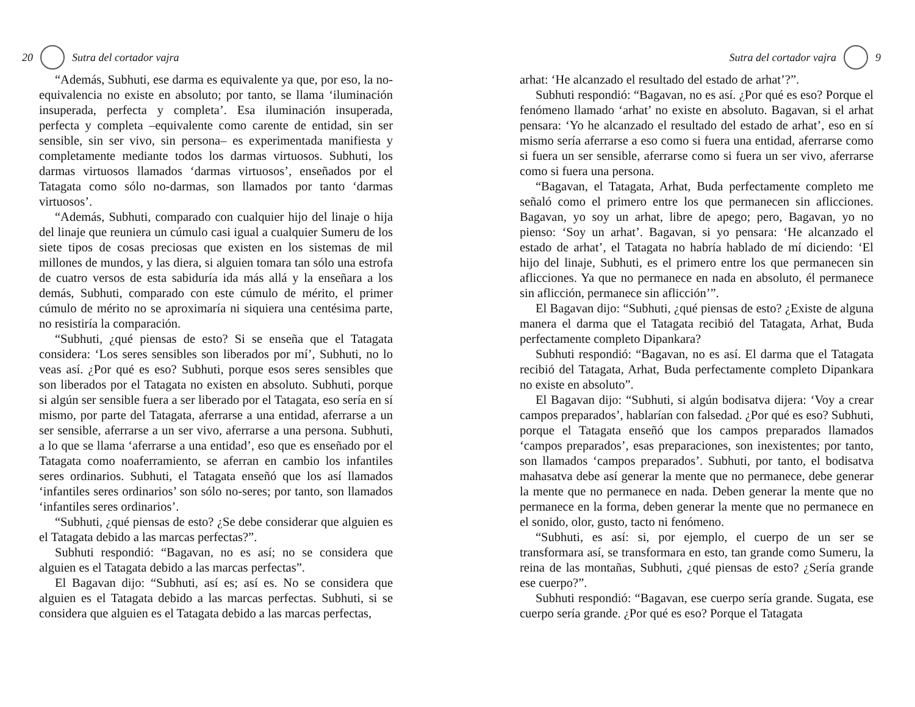20 Sutra del cortador vajra
“Además, Subhuti, ese darma es equivalente ya que, por eso, la no-equivalencia no existe en absoluto; por tanto, se llama ‘iluminación insuperada, perfecta y completa’. Esa iluminación insuperada, perfecta y completa –equivalente como carente de entidad, sin ser sensible, sin ser vivo, sin persona– es experimentada manifiesta y completamente mediante todos los darmas virtuosos. Subhuti, los darmas virtuosos llamados ‘darmas virtuosos’, enseñados por el Tatagata como sólo no-darmas, son llamados por tanto ‘darmas virtuosos’.
“Además, Subhuti, comparado con cualquier hijo del linaje o hija del linaje que reuniera un cúmulo casi igual a cualquier Sumeru de los siete tipos de cosas preciosas que existen en los sistemas de mil millones de mundos, y las diera, si alguien tomara tan sólo una estrofa de cuatro versos de esta sabiduría ida más allá y la enseñara a los demás, Subhuti, comparado con este cúmulo de mérito, el primer cúmulo de mérito no se aproximaría ni siquiera una centésima parte, no resistiría la comparación.
“Subhuti, ¿qué piensas de esto? Si se enseña que el Tatagata considera: ‘Los seres sensibles son liberados por mí’, Subhuti, no lo veas así. ¿Por qué es eso? Subhuti, porque esos seres sensibles que son liberados por el Tatagata no existen en absoluto. Subhuti, porque si algún ser sensible fuera a ser liberado por el Tatagata, eso sería en sí mismo, por parte del Tatagata, aferrarse a una entidad, aferrarse a un ser sensible, aferrarse a un ser vivo, aferrarse a una persona. Subhuti, a lo que se llama ‘aferrarse a una entidad’, eso que es enseñado por el Tatagata como noaferramiento, se aferran en cambio los infantiles seres ordinarios. Subhuti, el Tatagata enseñó que los así llamados ‘infantiles seres ordinarios’ son sólo no-seres; por tanto, son llamados ‘infantiles seres ordinarios’.
“Subhuti, ¿qué piensas de esto? ¿Se debe considerar que alguien es el Tatagata debido a las marcas perfectas?”.
Subhuti respondió: “Bagavan, no es así; no se considera que alguien es el Tatagata debido a las marcas perfectas”.
El Bagavan dijo: “Subhuti, así es; así es. No se considera que alguien es el Tatagata debido a las marcas perfectas. Subhuti, si se considera que alguien es el Tatagata debido a las marcas perfectas,
Sutra del cortador vajra 9
arhat: ‘He alcanzado el resultado del estado de arhat’?”.
Subhuti respondió: “Bagavan, no es así. ¿Por qué es eso? Porque el fenómeno llamado ‘arhat’ no existe en absoluto. Bagavan, si el arhat pensara: ‘Yo he alcanzado el resultado del estado de arhat’, eso en sí mismo sería aferrarse a eso como si fuera una entidad, aferrarse como si fuera un ser sensible, aferrarse como si fuera un ser vivo, aferrarse como si fuera una persona.
“Bagavan, el Tatagata, Arhat, Buda perfectamente completo me señaló como el primero entre los que permanecen sin aflicciones. Bagavan, yo soy un arhat, libre de apego; pero, Bagavan, yo no pienso: ‘Soy un arhat’. Bagavan, si yo pensara: ‘He alcanzado el estado de arhat’, el Tatagata no habría hablado de mí diciendo: ‘El hijo del linaje, Subhuti, es el primero entre los que permanecen sin aflicciones. Ya que no permanece en nada en absoluto, él permanece sin aflicción, permanece sin aflicción’”.
El Bagavan dijo: “Subhuti, ¿qué piensas de esto? ¿Existe de alguna manera el darma que el Tatagata recibió del Tatagata, Arhat, Buda perfectamente completo Dipankara?
Subhuti respondió: “Bagavan, no es así. El darma que el Tatagata recibió del Tatagata, Arhat, Buda perfectamente completo Dipankara no existe en absoluto”.
El Bagavan dijo: “Subhuti, si algún bodisatva dijera: ‘Voy a crear campos preparados’, hablarían con falsedad. ¿Por qué es eso? Subhuti, porque el Tatagata enseñó que los campos preparados llamados ‘campos preparados’, esas preparaciones, son inexistentes; por tanto, son llamados ‘campos preparados’. Subhuti, por tanto, el bodisatva mahasatva debe así generar la mente que no permanece, debe generar la mente que no permanece en nada. Deben generar la mente que no permanece en la forma, deben generar la mente que no permanece en el sonido, olor, gusto, tacto ni fenómeno.
“Subhuti, es así: si, por ejemplo, el cuerpo de un ser se transformara así, se transformara en esto, tan grande como Sumeru, la reina de las montañas, Subhuti, ¿qué piensas de esto? ¿Sería grande ese cuerpo?”.
Subhuti respondió: “Bagavan, ese cuerpo sería grande. Sugata, ese cuerpo sería grande. ¿Por qué es eso? Porque el Tatagata